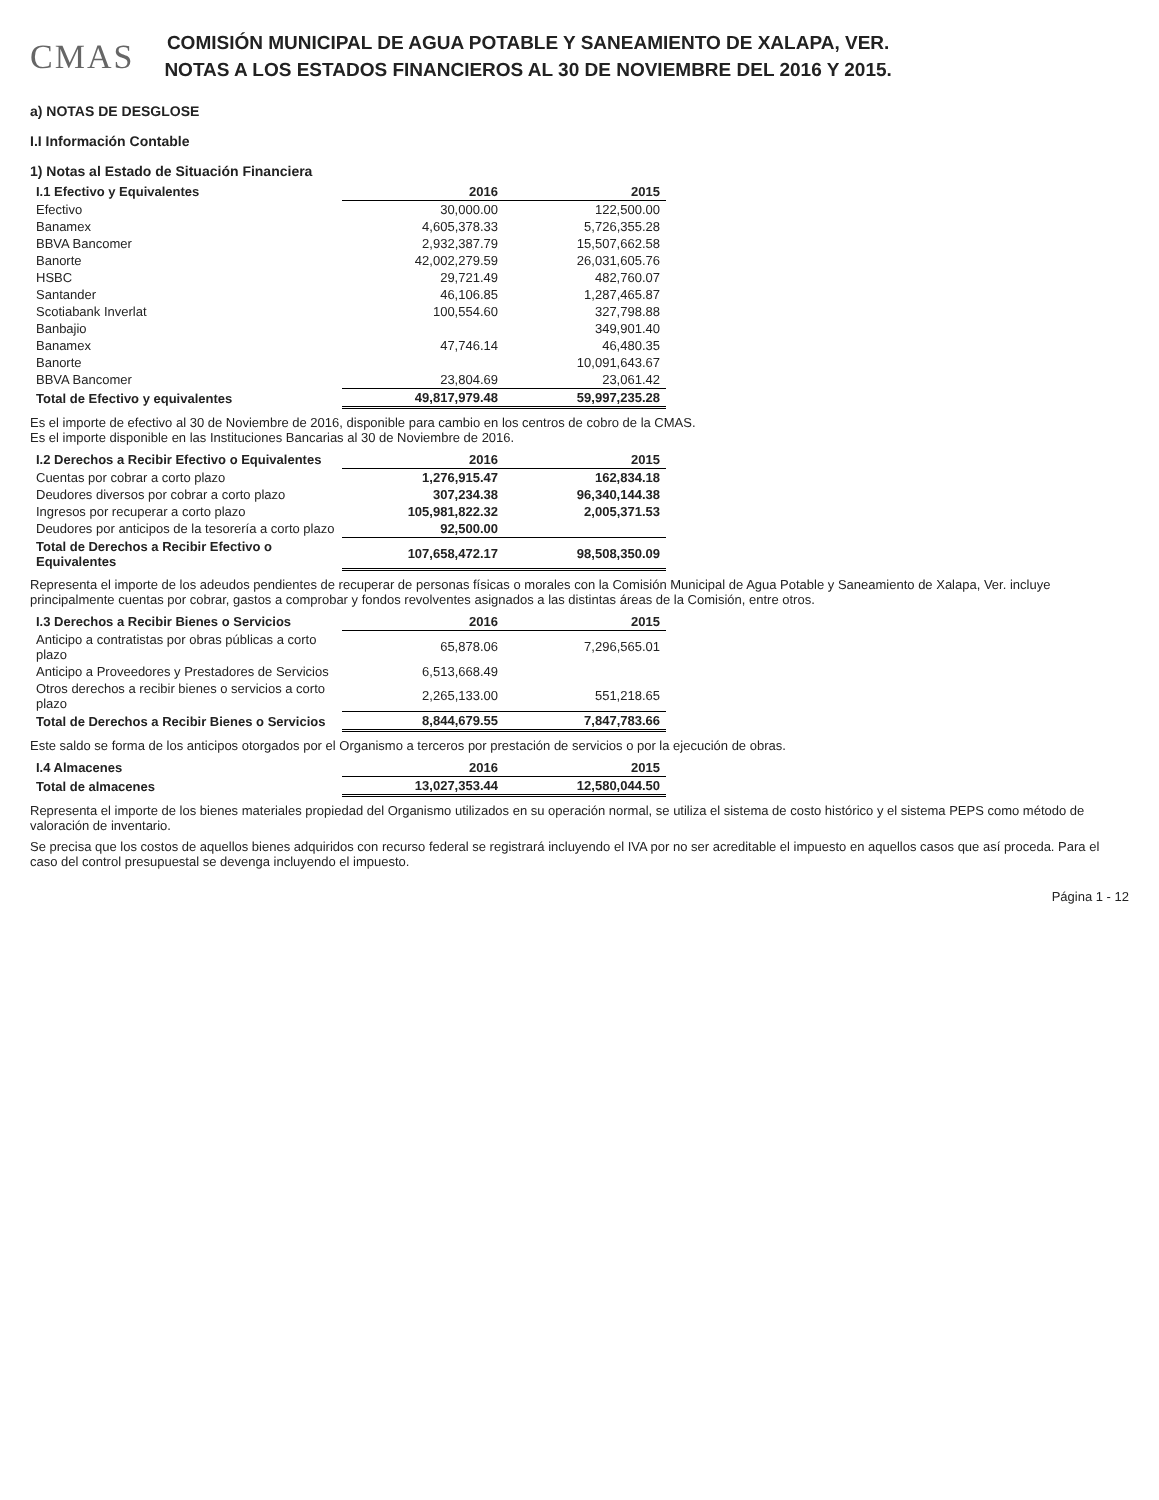CMAS
COMISIÓN MUNICIPAL DE AGUA POTABLE Y SANEAMIENTO DE XALAPA, VER.
NOTAS A LOS ESTADOS FINANCIEROS AL 30 DE NOVIEMBRE DEL 2016 Y 2015.
a) NOTAS DE DESGLOSE
I.I Información Contable
1) Notas al Estado de Situación Financiera
| I.1 Efectivo y Equivalentes | 2016 | 2015 |
| --- | --- | --- |
| Efectivo | 30,000.00 | 122,500.00 |
| Banamex | 4,605,378.33 | 5,726,355.28 |
| BBVA Bancomer | 2,932,387.79 | 15,507,662.58 |
| Banorte | 42,002,279.59 | 26,031,605.76 |
| HSBC | 29,721.49 | 482,760.07 |
| Santander | 46,106.85 | 1,287,465.87 |
| Scotiabank Inverlat | 100,554.60 | 327,798.88 |
| Banbajio | | 349,901.40 |
| Banamex | 47,746.14 | 46,480.35 |
| Banorte | | 10,091,643.67 |
| BBVA Bancomer | 23,804.69 | 23,061.42 |
| Total de Efectivo y equivalentes | 49,817,979.48 | 59,997,235.28 |
Es el importe de efectivo al 30 de Noviembre de 2016, disponible para cambio en los centros de cobro de la CMAS.
Es el importe disponible en las Instituciones Bancarias al 30 de Noviembre de 2016.
| I.2 Derechos a Recibir Efectivo o Equivalentes | 2016 | 2015 |
| --- | --- | --- |
| Cuentas por cobrar a corto plazo | 1,276,915.47 | 162,834.18 |
| Deudores diversos por cobrar a corto plazo | 307,234.38 | 96,340,144.38 |
| Ingresos por recuperar a corto plazo | 105,981,822.32 | 2,005,371.53 |
| Deudores por anticipos de la tesorería a corto plazo | 92,500.00 | |
| Total de Derechos a Recibir Efectivo o Equivalentes | 107,658,472.17 | 98,508,350.09 |
Representa el importe de los adeudos pendientes de recuperar de personas físicas o morales con la Comisión Municipal de Agua Potable y Saneamiento de Xalapa, Ver. incluye principalmente cuentas por cobrar, gastos a comprobar y fondos revolventes asignados a las distintas áreas de la Comisión, entre otros.
| I.3 Derechos a Recibir Bienes o Servicios | 2016 | 2015 |
| --- | --- | --- |
| Anticipo a contratistas por obras públicas a corto plazo | 65,878.06 | 7,296,565.01 |
| Anticipo a Proveedores y Prestadores de Servicios | 6,513,668.49 | |
| Otros derechos a recibir bienes o servicios a corto plazo | 2,265,133.00 | 551,218.65 |
| Total de Derechos a Recibir Bienes o Servicios | 8,844,679.55 | 7,847,783.66 |
Este saldo se forma de los anticipos otorgados por el Organismo a terceros por prestación de servicios o por la ejecución de obras.
| I.4 Almacenes | 2016 | 2015 |
| --- | --- | --- |
| Total de almacenes | 13,027,353.44 | 12,580,044.50 |
Representa el importe de los bienes materiales propiedad del Organismo utilizados en su operación normal, se utiliza el sistema de costo histórico y el sistema PEPS como método de valoración de inventario.
Se precisa que los costos de aquellos bienes adquiridos con recurso federal se registrará incluyendo el IVA por no ser acreditable el impuesto en aquellos casos que así proceda. Para el caso del control presupuestal se devenga incluyendo el impuesto.
Página 1 - 12